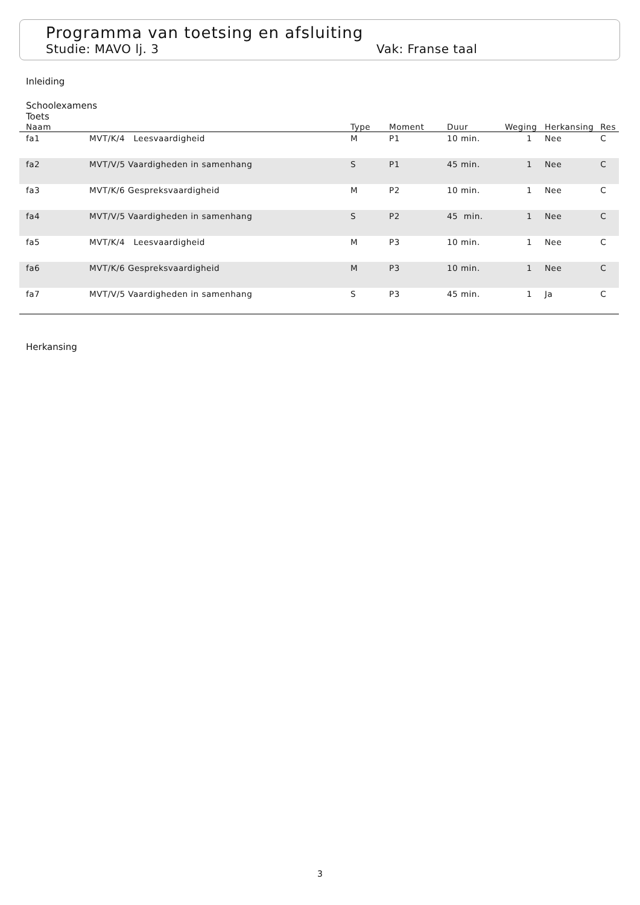Programma van toetsing en afsluiting
Studie: MAVO lj. 3 Vak: Franse taal
Inleiding
Schoolexamens
Toets
| Naam | | Type | Moment | Duur | Weging | Herkansing | Res |
| --- | --- | --- | --- | --- | --- | --- | --- |
| fa1 | MVT/K/4 Leesvaardigheid | M | P1 | 10 min. | 1 | Nee | C |
| fa2 | MVT/V/5 Vaardigheden in samenhang | S | P1 | 45 min. | 1 | Nee | C |
| fa3 | MVT/K/6 Gespreksvaardigheid | M | P2 | 10 min. | 1 | Nee | C |
| fa4 | MVT/V/5 Vaardigheden in samenhang | S | P2 | 45 min. | 1 | Nee | C |
| fa5 | MVT/K/4 Leesvaardigheid | M | P3 | 10 min. | 1 | Nee | C |
| fa6 | MVT/K/6 Gespreksvaardigheid | M | P3 | 10 min. | 1 | Nee | C |
| fa7 | MVT/V/5 Vaardigheden in samenhang | S | P3 | 45 min. | 1 | Ja | C |
Herkansing
3